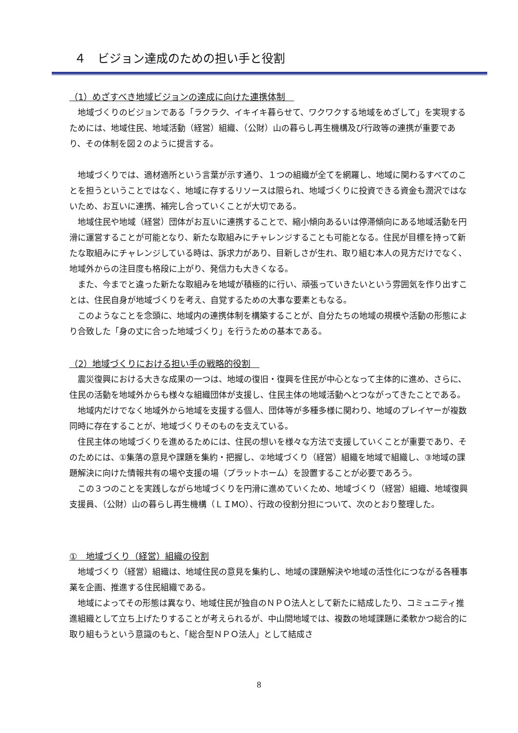４　ビジョン達成のための担い手と役割
（1）めざすべき地域ビジョンの達成に向けた連携体制　
地域づくりのビジョンである「ラクラク、イキイキ暮らせて、ワクワクする地域をめざして」を実現するためには、地域住民、地域活動（経営）組織、（公財）山の暮らし再生機構及び行政等の連携が重要であり、その体制を図２のように提言する。
地域づくりでは、適材適所という言葉が示す通り、１つの組織が全てを網羅し、地域に関わるすべてのことを担うということではなく、地域に存するリソースは限られ、地域づくりに投資できる資金も潤沢ではないため、お互いに連携、補完し合っていくことが大切である。
地域住民や地域（経営）団体がお互いに連携することで、縮小傾向あるいは停滞傾向にある地域活動を円滑に運営することが可能となり、新たな取組みにチャレンジすることも可能となる。住民が目標を持って新たな取組みにチャレンジしている時は、訴求力があり、目新しさが生れ、取り組む本人の見方だけでなく、地域外からの注目度も格段に上がり、発信力も大きくなる。
また、今までと違った新たな取組みを地域が積極的に行い、頑張っていきたいという雰囲気を作り出すことは、住民自身が地域づくりを考え、自覚するための大事な要素ともなる。
このようなことを念頭に、地域内の連携体制を構築することが、自分たちの地域の規模や活動の形態により合致した「身の丈に合った地域づくり」を行うための基本である。
（2）地域づくりにおける担い手の戦略的役割　
震災復興における大きな成果の一つは、地域の復旧・復興を住民が中心となって主体的に進め、さらに、住民の活動を地域外からも様々な組織団体が支援し、住民主体の地域活動へとつながってきたことである。
地域内だけでなく地域外から地域を支援する個人、団体等が多種多様に関わり、地域のプレイヤーが複数同時に存在することが、地域づくりそのものを支えている。
住民主体の地域づくりを進めるためには、住民の想いを様々な方法で支援していくことが重要であり、そのためには、①集落の意見や課題を集約・把握し、②地域づくり（経営）組織を地域で組織し、③地域の課題解決に向けた情報共有の場や支援の場（プラットホーム）を設置することが必要であろう。
この３つのことを実践しながら地域づくりを円滑に進めていくため、地域づくり（経営）組織、地域復興支援員、（公財）山の暮らし再生機構（ＬＩMO）、行政の役割分担について、次のとおり整理した。
①　地域づくり（経営）組織の役割
地域づくり（経営）組織は、地域住民の意見を集約し、地域の課題解決や地域の活性化につながる各種事業を企画、推進する住民組織である。
地域によってその形態は異なり、地域住民が独自のＮＰＯ法人として新たに結成したり、コミュニティ推進組織として立ち上げたりすることが考えられるが、中山間地域では、複数の地域課題に柔軟かつ総合的に取り組もうという意識のもと、「総合型ＮＰＯ法人」として結成さ
8